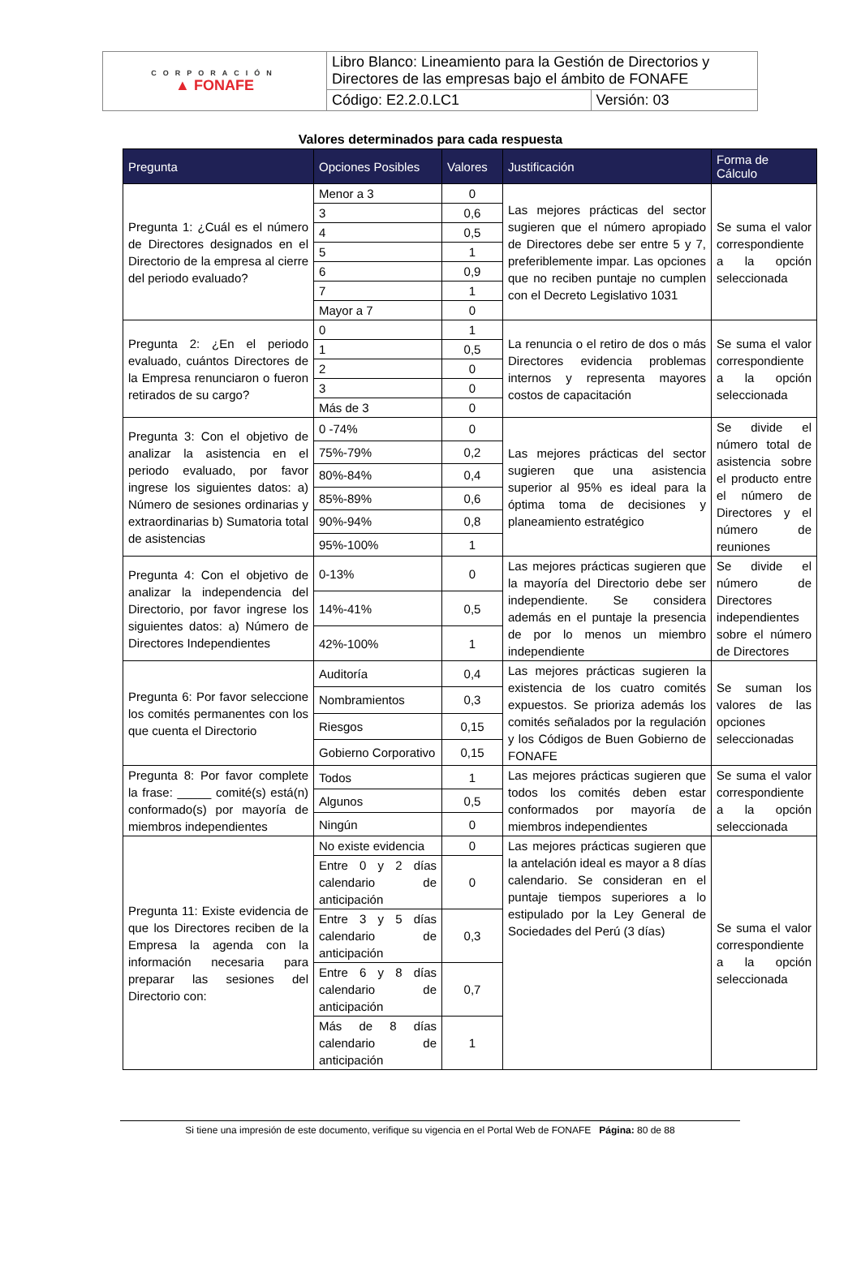| CORPORACIÓN ▲ FONAFE | Libro Blanco: Lineamiento para la Gestión de Directorios y Directores de las empresas bajo el ámbito de FONAFE | |
| | Código: E2.2.0.LC1 | Versión: 03 |
Valores determinados para cada respuesta
| Pregunta | Opciones Posibles | Valores | Justificación | Forma de Cálculo |
| --- | --- | --- | --- | --- |
| Pregunta 1: ¿Cuál es el número de Directores designados en el Directorio de la empresa al cierre del periodo evaluado? | Menor a 3 | 0 | Las mejores prácticas del sector sugieren que el número apropiado de Directores debe ser entre 5 y 7, preferiblemente impar. Las opciones que no reciben puntaje no cumplen con el Decreto Legislativo 1031 | Se suma el valor correspondiente a la opción seleccionada |
| | 3 | 0,6 | | |
| | 4 | 0,5 | | |
| | 5 | 1 | | |
| | 6 | 0,9 | | |
| | 7 | 1 | | |
| | Mayor a 7 | 0 | | |
| Pregunta 2: ¿En el periodo evaluado, cuántos Directores de la Empresa renunciaron o fueron retirados de su cargo? | 0 | 1 | La renuncia o el retiro de dos o más Directores evidencia problemas internos y representa mayores costos de capacitación | Se suma el valor correspondiente a la opción seleccionada |
| | 1 | 0,5 | | |
| | 2 | 0 | | |
| | 3 | 0 | | |
| | Más de 3 | 0 | | |
| Pregunta 3: Con el objetivo de analizar la asistencia en el periodo evaluado, por favor ingrese los siguientes datos: a) Número de sesiones ordinarias y extraordinarias b) Sumatoria total de asistencias | 0 -74% | 0 | Las mejores prácticas del sector sugieren que una asistencia superior al 95% es ideal para la óptima toma de decisiones y planeamiento estratégico | Se divide el número total de asistencia sobre el producto entre el número de Directores y el número de reuniones |
| | 75%-79% | 0,2 | | |
| | 80%-84% | 0,4 | | |
| | 85%-89% | 0,6 | | |
| | 90%-94% | 0,8 | | |
| | 95%-100% | 1 | | |
| Pregunta 4: Con el objetivo de analizar la independencia del Directorio, por favor ingrese los siguientes datos: a) Número de Directores Independientes | 0-13% | 0 | Las mejores prácticas sugieren que la mayoría del Directorio debe ser independiente. Se considera además en el puntaje la presencia de por lo menos un miembro independiente | Se divide el número de Directores independientes sobre el número de Directores |
| | 14%-41% | 0,5 | | |
| | 42%-100% | 1 | | |
| Pregunta 6: Por favor seleccione los comités permanentes con los que cuenta el Directorio | Auditoría | 0,4 | Las mejores prácticas sugieren la existencia de los cuatro comités expuestos. Se prioriza además los comités señalados por la regulación y los Códigos de Buen Gobierno de FONAFE | Se suman los valores de las opciones seleccionadas |
| | Nombramientos | 0,3 | | |
| | Riesgos | 0,15 | | |
| | Gobierno Corporativo | 0,15 | | |
| Pregunta 8: Por favor complete la frase: _____ comité(s) está(n) conformado(s) por mayoría de miembros independientes | Todos | 1 | Las mejores prácticas sugieren que todos los comités deben estar conformados por mayoría de miembros independientes | Se suma el valor correspondiente a la opción seleccionada |
| | Algunos | 0,5 | | |
| | Ningún | 0 | | |
| Pregunta 11: Existe evidencia de que los Directores reciben de la Empresa la agenda con la información necesaria para preparar las sesiones del Directorio con: | No existe evidencia | 0 | Las mejores prácticas sugieren que la antelación ideal es mayor a 8 días calendario. Se consideran en el puntaje tiempos superiores a lo estipulado por la Ley General de Sociedades del Perú (3 días) | Se suma el valor correspondiente a la opción seleccionada |
| | Entre 0 y 2 días calendario de anticipación | 0 | | |
| | Entre 3 y 5 días calendario de anticipación | 0,3 | | |
| | Entre 6 y 8 días calendario de anticipación | 0,7 | | |
| | Más de 8 días calendario de anticipación | 1 | | |
Si tiene una impresión de este documento, verifique su vigencia en el Portal Web de FONAFE Página: 80 de 88